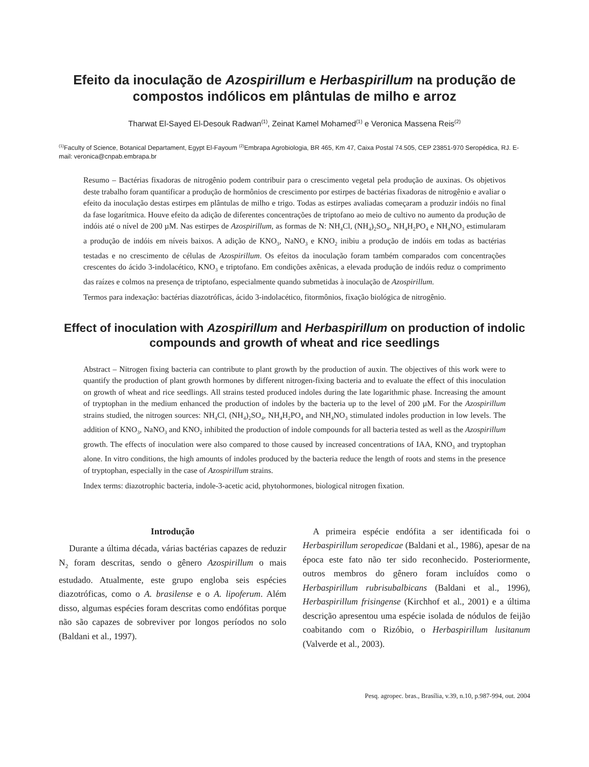Efeito da inoculação de Azospirillum e Herbaspirillum na produção de compostos indólicos em plântulas de milho e arroz
Tharwat El-Sayed El-Desouk Radwan<sup>(1)</sup>, Zeinat Kamel Mohamed<sup>(1)</sup> e Veronica Massena Reis<sup>(2)</sup>
<sup>(1)</sup> Faculty of Science, Botanical Departament, Egypt El-Fayoum <sup>(2)</sup>Embrapa Agrobiologia, BR 465, Km 47, Caixa Postal 74.505, CEP 23851-970 Seropédica, RJ. E-mail: veronica@cnpab.embrapa.br
Resumo – Bactérias fixadoras de nitrogênio podem contribuir para o crescimento vegetal pela produção de auxinas. Os objetivos deste trabalho foram quantificar a produção de hormônios de crescimento por estirpes de bactérias fixadoras de nitrogênio e avaliar o efeito da inoculação destas estirpes em plântulas de milho e trigo. Todas as estirpes avaliadas começaram a produzir indóis no final da fase logarítmica. Houve efeito da adição de diferentes concentrações de triptofano ao meio de cultivo no aumento da produção de indóis até o nível de 200 µM. Nas estirpes de Azospirillum, as formas de N: NH<sub>4</sub>Cl, (NH<sub>4</sub>)<sub>2</sub>SO<sub>4</sub>, NH<sub>4</sub>H<sub>2</sub>PO<sub>4</sub> e NH<sub>4</sub>NO<sub>3</sub> estimularam a produção de indóis em níveis baixos. A adição de KNO<sub>3</sub>, NaNO<sub>3</sub> e KNO<sub>2</sub> inibiu a produção de indóis em todas as bactérias testadas e no crescimento de células de Azospirillum. Os efeitos da inoculação foram também comparados com concentrações crescentes do ácido 3-indolacético, KNO<sub>3</sub> e triptofano. Em condições axênicas, a elevada produção de indóis reduz o comprimento das raízes e colmos na presença de triptofano, especialmente quando submetidas à inoculação de Azospirillum.
Termos para indexação: bactérias diazotróficas, ácido 3-indolacético, fitormônios, fixação biológica de nitrogênio.
Effect of inoculation with Azospirillum and Herbaspirillum on production of indolic compounds and growth of wheat and rice seedlings
Abstract – Nitrogen fixing bacteria can contribute to plant growth by the production of auxin. The objectives of this work were to quantify the production of plant growth hormones by different nitrogen-fixing bacteria and to evaluate the effect of this inoculation on growth of wheat and rice seedlings. All strains tested produced indoles during the late logarithmic phase. Increasing the amount of tryptophan in the medium enhanced the production of indoles by the bacteria up to the level of 200 µM. For the Azospirillum strains studied, the nitrogen sources: NH<sub>4</sub>Cl, (NH<sub>4</sub>)<sub>2</sub>SO<sub>4</sub>, NH<sub>4</sub>H<sub>2</sub>PO<sub>4</sub> and NH<sub>4</sub>NO<sub>3</sub> stimulated indoles production in low levels. The addition of KNO<sub>3</sub>, NaNO<sub>3</sub> and KNO<sub>2</sub> inhibited the production of indole compounds for all bacteria tested as well as the Azospirillum growth. The effects of inoculation were also compared to those caused by increased concentrations of IAA, KNO<sub>3</sub> and tryptophan alone. In vitro conditions, the high amounts of indoles produced by the bacteria reduce the length of roots and stems in the presence of tryptophan, especially in the case of Azospirillum strains.
Index terms: diazotrophic bacteria, indole-3-acetic acid, phytohormones, biological nitrogen fixation.
Introdução
Durante a última década, várias bactérias capazes de reduzir N<sub>2</sub> foram descritas, sendo o gênero Azospirillum o mais estudado. Atualmente, este grupo engloba seis espécies diazotróficas, como o A. brasilense e o A. lipoferum. Além disso, algumas espécies foram descritas como endófitas porque não são capazes de sobreviver por longos períodos no solo (Baldani et al., 1997).
A primeira espécie endófita a ser identificada foi o Herbaspirillum seropedicae (Baldani et al., 1986), apesar de na época este fato não ter sido reconhecido. Posteriormente, outros membros do gênero foram incluídos como o Herbaspirillum rubrisubalbicans (Baldani et al., 1996), Herbaspirillum frisingense (Kirchhof et al., 2001) e a última descrição apresentou uma espécie isolada de nódulos de feijão coabitando com o Rizóbio, o Herbaspirillum lusitanum (Valverde et al., 2003).
Pesq. agropec. bras., Brasília, v.39, n.10, p.987-994, out. 2004